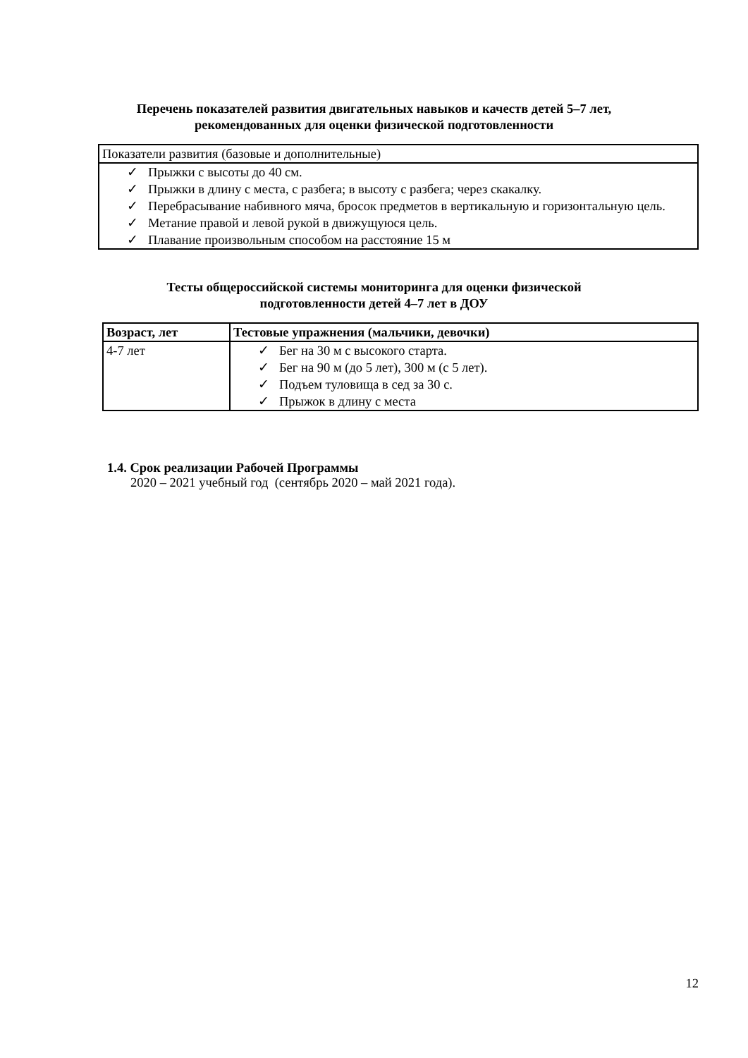Перечень показателей развития двигательных навыков и качеств детей 5–7 лет,
рекомендованных для оценки физической подготовленности
| Показатели развития (базовые и дополнительные) |
| ✓ Прыжки с высоты до 40 см. ✓ Прыжки в длину с места, с разбега; в высоту с разбега; через скакалку. ✓ Перебрасывание набивного мяча, бросок предметов в вертикальную и горизонтальную цель. ✓ Метание правой и левой рукой в движущуюся цель. ✓ Плавание произвольным способом на расстояние 15 м |
Тесты общероссийской системы мониторинга для оценки физической
подготовленности детей 4–7 лет в ДОУ
| Возраст, лет | Тестовые упражнения (мальчики, девочки) |
| --- | --- |
| 4-7 лет | ✓ Бег на 30 м с высокого старта. ✓ Бег на 90 м (до 5 лет), 300 м (с 5 лет). ✓ Подъем туловища в сед за 30 с. ✓ Прыжок в длину с места |
1.4. Срок реализации Рабочей Программы
2020 – 2021 учебный год (сентябрь 2020 – май 2021 года).
12